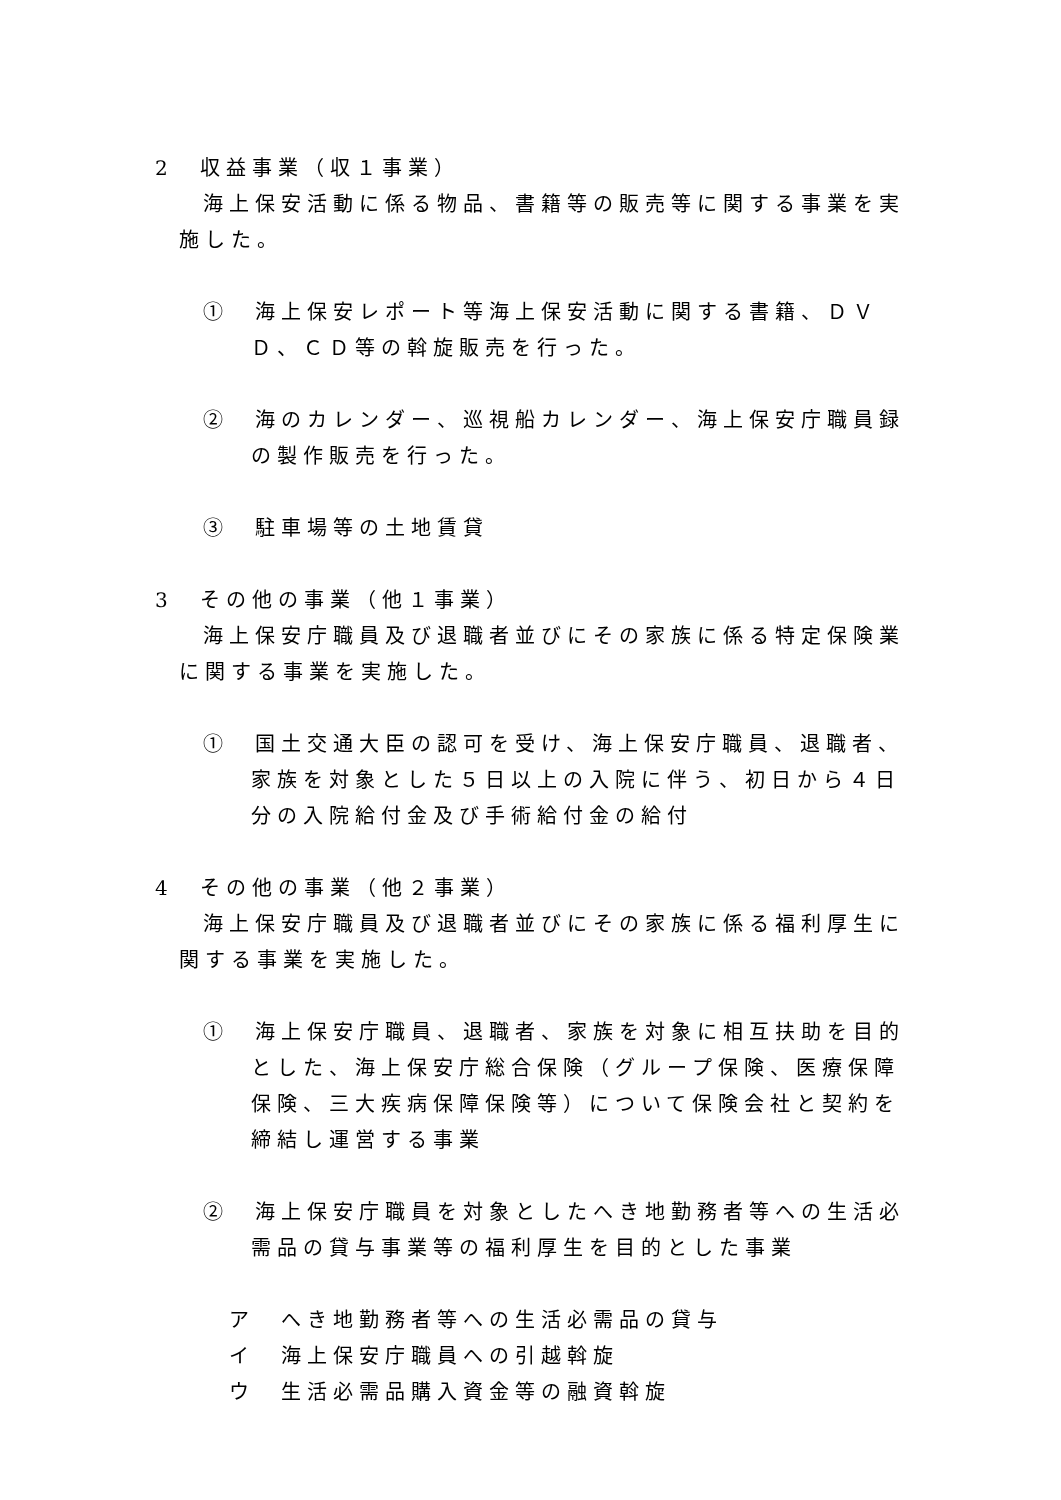2　収益事業（収１事業）
海上保安活動に係る物品、書籍等の販売等に関する事業を実施した。
①　海上保安レポート等海上保安活動に関する書籍、ＤＶＤ、ＣＤ等の斡旋販売を行った。
②　海のカレンダー、巡視船カレンダー、海上保安庁職員録の製作販売を行った。
③　駐車場等の土地賃貸
3　その他の事業（他１事業）
海上保安庁職員及び退職者並びにその家族に係る特定保険業に関する事業を実施した。
①　国土交通大臣の認可を受け、海上保安庁職員、退職者、家族を対象とした５日以上の入院に伴う、初日から４日分の入院給付金及び手術給付金の給付
4　その他の事業（他２事業）
海上保安庁職員及び退職者並びにその家族に係る福利厚生に関する事業を実施した。
①　海上保安庁職員、退職者、家族を対象に相互扶助を目的とした、海上保安庁総合保険（グループ保険、医療保障保険、三大疾病保障保険等）について保険会社と契約を締結し運営する事業
②　海上保安庁職員を対象としたへき地勤務者等への生活必需品の貸与事業等の福利厚生を目的とした事業
ア　へき地勤務者等への生活必需品の貸与
イ　海上保安庁職員への引越斡旋
ウ　生活必需品購入資金等の融資斡旋